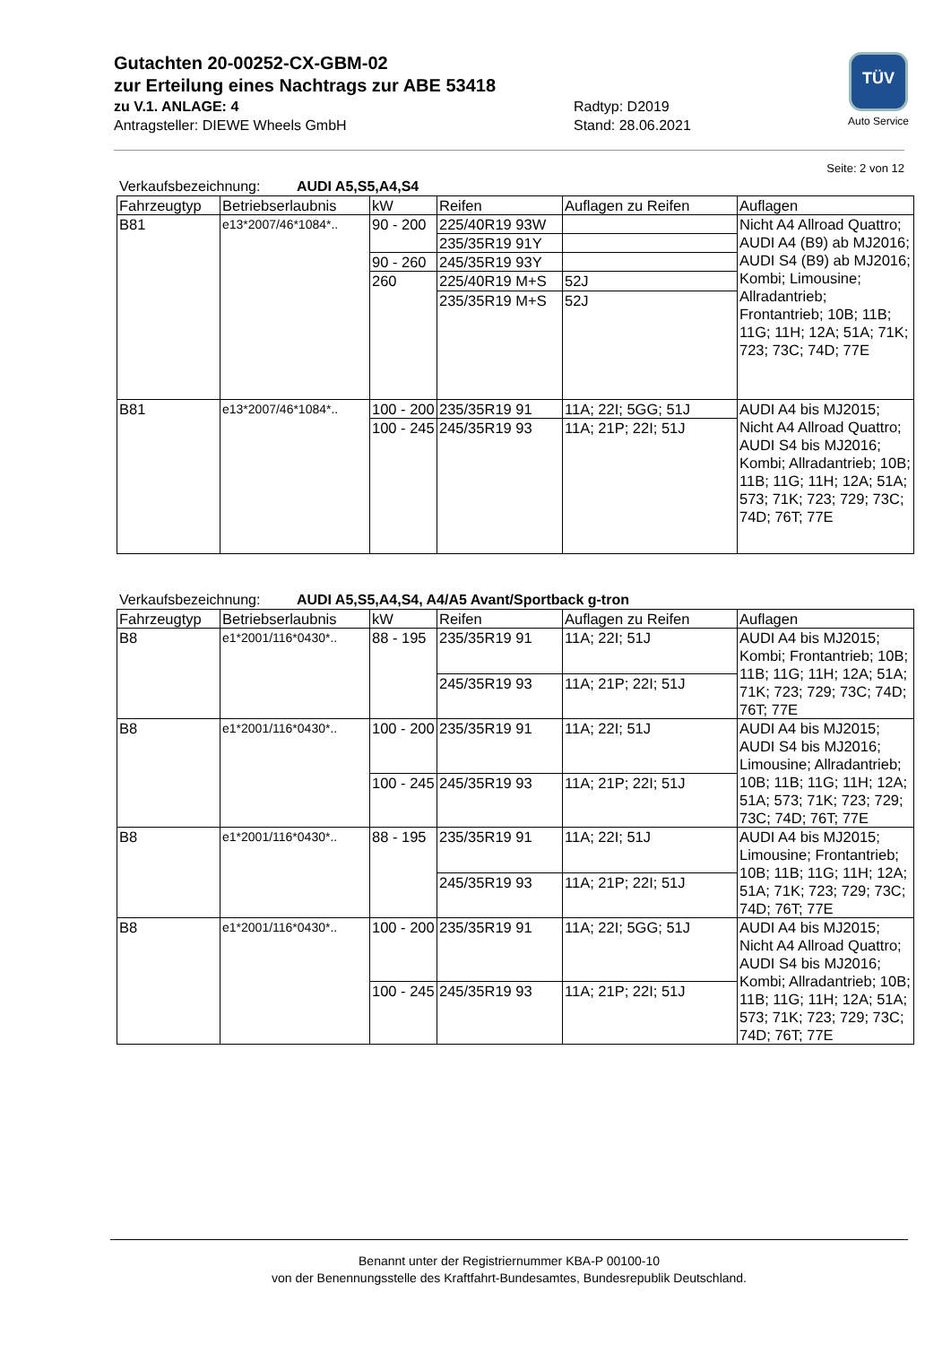Gutachten 20-00252-CX-GBM-02
zur Erteilung eines Nachtrags zur ABE 53418
zu V.1. ANLAGE: 4 Radtyp: D2019
Antragsteller: DIEWE Wheels GmbH Stand: 28.06.2021
TÜV
Auto Service
Seite: 2 von 12
Verkaufsbezeichnung: AUDI A5,S5,A4,S4
| Fahrzeugtyp | Betriebserlaubnis | kW | Reifen | Auflagen zu Reifen | Auflagen |
| B81 | e13*2007/46*1084*.. | 90 - 200 | 225/40R19 93W | | Nicht A4 Allroad Quattro; AUDI A4 (B9) ab MJ2016; AUDI S4 (B9) ab MJ2016; Kombi; Limousine; Allradantrieb; Frontantrieb; 10B; 11B; 11G; 11H; 12A; 51A; 71K; 723; 73C; 74D; 77E |
| | | | 235/35R19 91Y | | |
| | | 90 - 260 | 245/35R19 93Y | | |
| | | 260 | 225/40R19 M+S | 52J | |
| | | | 235/35R19 M+S | 52J | |
| B81 | e13*2007/46*1084*.. | 100 - 200 | 235/35R19 91 | 11A; 22I; 5GG; 51J | AUDI A4 bis MJ2015; Nicht A4 Allroad Quattro; AUDI S4 bis MJ2016; Kombi; Allradantrieb; 10B; 11B; 11G; 11H; 12A; 51A; 573; 71K; 723; 729; 73C; 74D; 76T; 77E |
| | | 100 - 245 | 245/35R19 93 | 11A; 21P; 22I; 51J | |
Verkaufsbezeichnung: AUDI A5,S5,A4,S4, A4/A5 Avant/Sportback g-tron
| Fahrzeugtyp | Betriebserlaubnis | kW | Reifen | Auflagen zu Reifen | Auflagen |
| B8 | e1*2001/116*0430*.. | 88 - 195 | 235/35R19 91 | 11A; 22I; 51J | AUDI A4 bis MJ2015; Kombi; Frontantrieb; 10B; 11B; 11G; 11H; 12A; 51A; 71K; 723; 729; 73C; 74D; 76T; 77E |
| | | | 245/35R19 93 | 11A; 21P; 22I; 51J | |
| B8 | e1*2001/116*0430*.. | 100 - 200 | 235/35R19 91 | 11A; 22I; 51J | AUDI A4 bis MJ2015; AUDI S4 bis MJ2016; Limousine; Allradantrieb; 10B; 11B; 11G; 11H; 12A; 51A; 573; 71K; 723; 729; 73C; 74D; 76T; 77E |
| | | 100 - 245 | 245/35R19 93 | 11A; 21P; 22I; 51J | |
| B8 | e1*2001/116*0430*.. | 88 - 195 | 235/35R19 91 | 11A; 22I; 51J | AUDI A4 bis MJ2015; Limousine; Frontantrieb; 10B; 11B; 11G; 11H; 12A; 51A; 71K; 723; 729; 73C; 74D; 76T; 77E |
| | | | 245/35R19 93 | 11A; 21P; 22I; 51J | |
| B8 | e1*2001/116*0430*.. | 100 - 200 | 235/35R19 91 | 11A; 22I; 5GG; 51J | AUDI A4 bis MJ2015; Nicht A4 Allroad Quattro; AUDI S4 bis MJ2016; Kombi; Allradantrieb; 10B; 11B; 11G; 11H; 12A; 51A; 573; 71K; 723; 729; 73C; 74D; 76T; 77E |
| | | 100 - 245 | 245/35R19 93 | 11A; 21P; 22I; 51J | |
Benannt unter der Registriernummer KBA-P 00100-10
von der Benennungsstelle des Kraftfahrt-Bundesamtes, Bundesrepublik Deutschland.